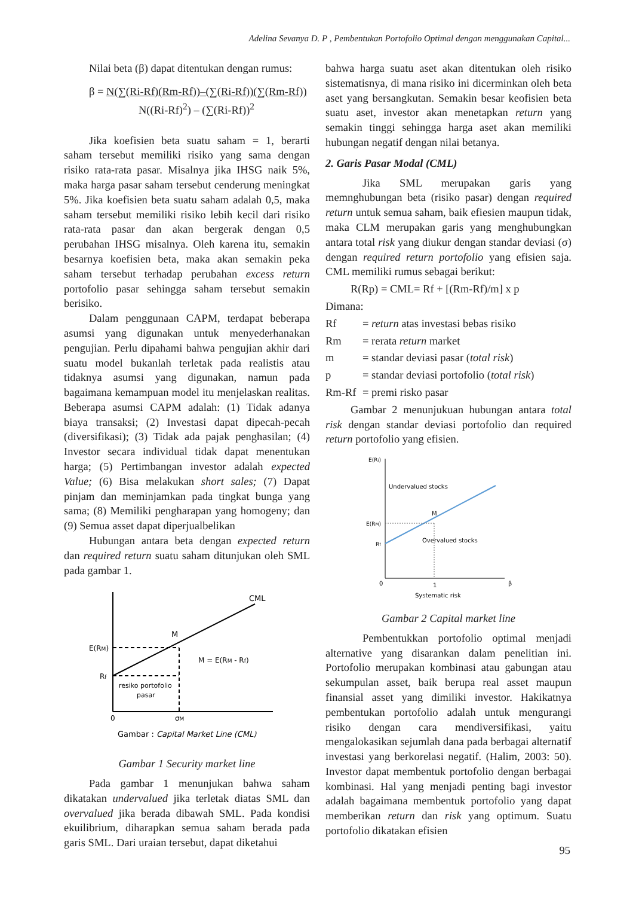Adelina Sevanya D. P , Pembentukan Portofolio Optimal dengan menggunakan Capital...
Nilai beta (β) dapat ditentukan dengan rumus:
β = N(∑(Ri-Rf)(Rm-Rf))–(∑(Ri-Rf))(∑(Rm-Rf))
N((Ri-Rf)<sup>2</sup>) – (∑(Ri-Rf))<sup>2</sup>
Jika koefisien beta suatu saham = 1, berarti saham tersebut memiliki risiko yang sama dengan risiko rata-rata pasar. Misalnya jika IHSG naik 5%, maka harga pasar saham tersebut cenderung meningkat 5%. Jika koefisien beta suatu saham adalah 0,5, maka saham tersebut memiliki risiko lebih kecil dari risiko rata-rata pasar dan akan bergerak dengan 0,5 perubahan IHSG misalnya. Oleh karena itu, semakin besarnya koefisien beta, maka akan semakin peka saham tersebut terhadap perubahan excess return portofolio pasar sehingga saham tersebut semakin berisiko.
Dalam penggunaan CAPM, terdapat beberapa asumsi yang digunakan untuk menyederhanakan pengujian. Perlu dipahami bahwa pengujian akhir dari suatu model bukanlah terletak pada realistis atau tidaknya asumsi yang digunakan, namun pada bagaimana kemampuan model itu menjelaskan realitas. Beberapa asumsi CAPM adalah: (1) Tidak adanya biaya transaksi; (2) Investasi dapat dipecah-pecah (diversifikasi); (3) Tidak ada pajak penghasilan; (4) Investor secara individual tidak dapat menentukan harga; (5) Pertimbangan investor adalah expected Value; (6) Bisa melakukan short sales; (7) Dapat pinjam dan meminjamkan pada tingkat bunga yang sama; (8) Memiliki pengharapan yang homogeny; dan (9) Semua asset dapat diperjualbelikan
Hubungan antara beta dengan expected return dan required return suatu saham ditunjukan oleh SML pada gambar 1.
CML
M
E(RM)
Rf
M = E(RM - Rf)
resiko portofolio
pasar
0
σM
Gambar : Capital Market Line (CML)
Gambar 1 Security market line
Pada gambar 1 menunjukan bahwa saham dikatakan undervalued jika terletak diatas SML dan overvalued jika berada dibawah SML. Pada kondisi ekuilibrium, diharapkan semua saham berada pada garis SML. Dari uraian tersebut, dapat diketahui
bahwa harga suatu aset akan ditentukan oleh risiko sistematisnya, di mana risiko ini dicerminkan oleh beta aset yang bersangkutan. Semakin besar keofisien beta suatu aset, investor akan menetapkan return yang semakin tinggi sehingga harga aset akan memiliki hubungan negatif dengan nilai betanya.
2. Garis Pasar Modal (CML)
Jika SML merupakan garis yang memnghubungan beta (risiko pasar) dengan required return untuk semua saham, baik efiesien maupun tidak, maka CLM merupakan garis yang menghubungkan antara total risk yang diukur dengan standar deviasi (σ) dengan required return portofolio yang efisien saja. CML memiliki rumus sebagai berikut:
R(Rp) = CML= Rf + [(Rm-Rf)/m] x p
Dimana:
| Rf | = return atas investasi bebas risiko |
| Rm | = rerata return market |
| m | = standar deviasi pasar ( total risk ) |
| p | = standar deviasi portofolio ( total risk ) |
| Rm-Rf | = premi risko pasar |
Gambar 2 menunjukuan hubungan antara total risk dengan standar deviasi portofolio dan required return portofolio yang efisien.
E(Ri)
Undervalued stocks
M
E(RM)
Rf
Overvalued stocks
0
1
β
Systematic risk
Gambar 2 Capital market line
Pembentukkan portofolio optimal menjadi alternative yang disarankan dalam penelitian ini. Portofolio merupakan kombinasi atau gabungan atau sekumpulan asset, baik berupa real asset maupun finansial asset yang dimiliki investor. Hakikatnya pembentukan portofolio adalah untuk mengurangi risiko dengan cara mendiversifikasi, yaitu mengalokasikan sejumlah dana pada berbagai alternatif investasi yang berkorelasi negatif. (Halim, 2003: 50). Investor dapat membentuk portofolio dengan berbagai kombinasi. Hal yang menjadi penting bagi investor adalah bagaimana membentuk portofolio yang dapat memberikan return dan risk yang optimum. Suatu portofolio dikatakan efisien
95